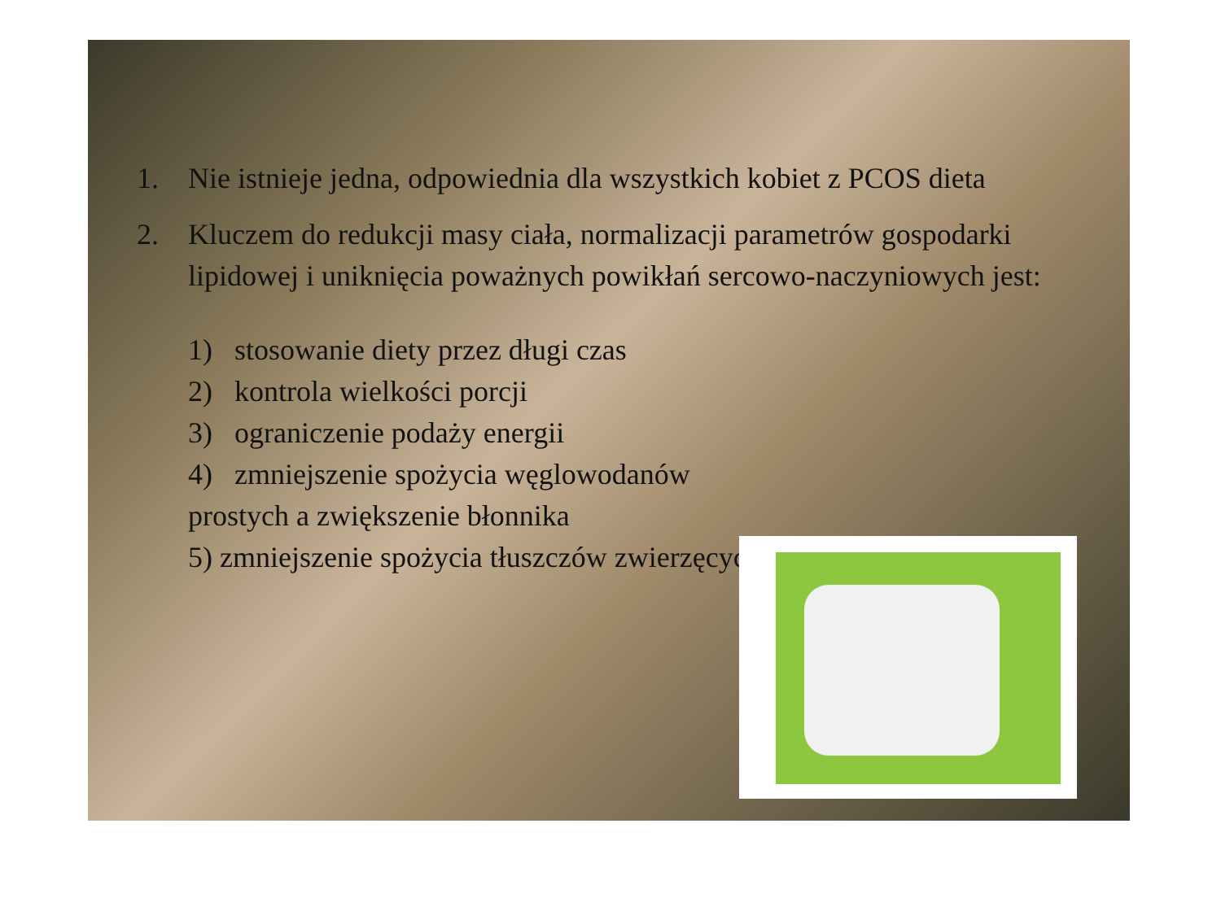1. Nie istnieje jedna, odpowiednia dla wszystkich kobiet z PCOS dieta
2. Kluczem do redukcji masy ciała, normalizacji parametrów gospodarki lipidowej i uniknięcia poważnych powikłań sercowo-naczyniowych jest:
1) stosowanie diety przez długi czas
2) kontrola wielkości porcji
3) ograniczenie podaży energii
4) zmniejszenie spożycia węglowodanów prostych a zwiększenie błonnika
5) zmniejszenie spożycia tłuszczów zwierzęcych